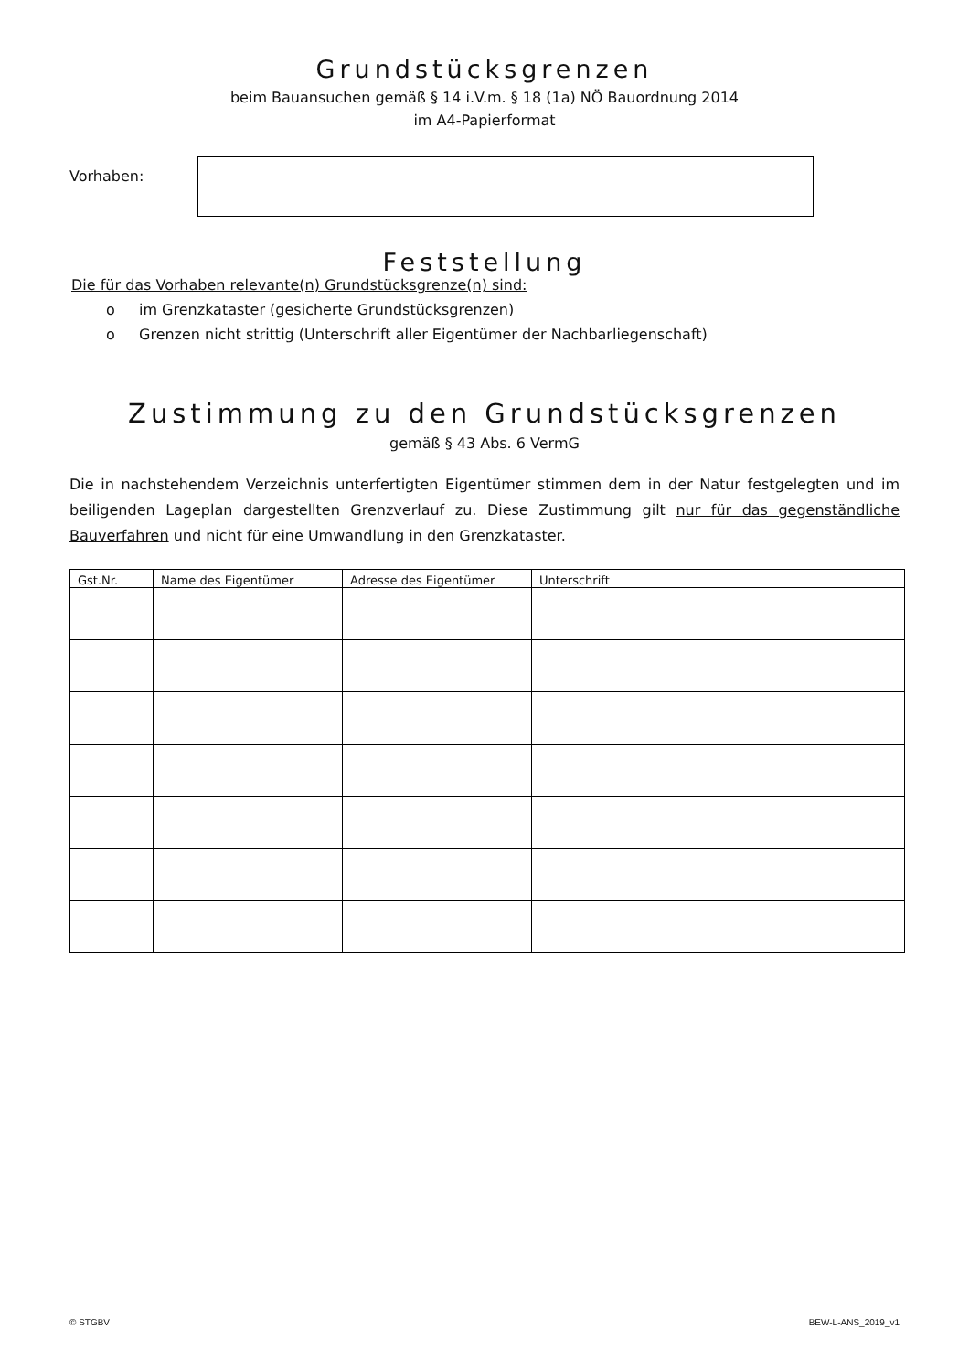Grundstücksgrenzen
beim Bauansuchen gemäß § 14 i.V.m. § 18 (1a) NÖ Bauordnung 2014
im A4-Papierformat
Vorhaben:
Feststellung
Die für das Vorhaben relevante(n) Grundstücksgrenze(n) sind:
o im Grenzkataster (gesicherte Grundstücksgrenzen)
o Grenzen nicht strittig (Unterschrift aller Eigentümer der Nachbarliegenschaft)
Zustimmung zu den Grundstücksgrenzen
gemäß § 43 Abs. 6 VermG
Die in nachstehendem Verzeichnis unterfertigten Eigentümer stimmen dem in der Natur festgelegten und im beiligenden Lageplan dargestellten Grenzverlauf zu. Diese Zustimmung gilt nur für das gegenständliche Bauverfahren und nicht für eine Umwandlung in den Grenzkataster.
| Gst.Nr. | Name des Eigentümer | Adresse des Eigentümer | Unterschrift |
| --- | --- | --- | --- |
© STGBV BEW-L-ANS_2019_v1